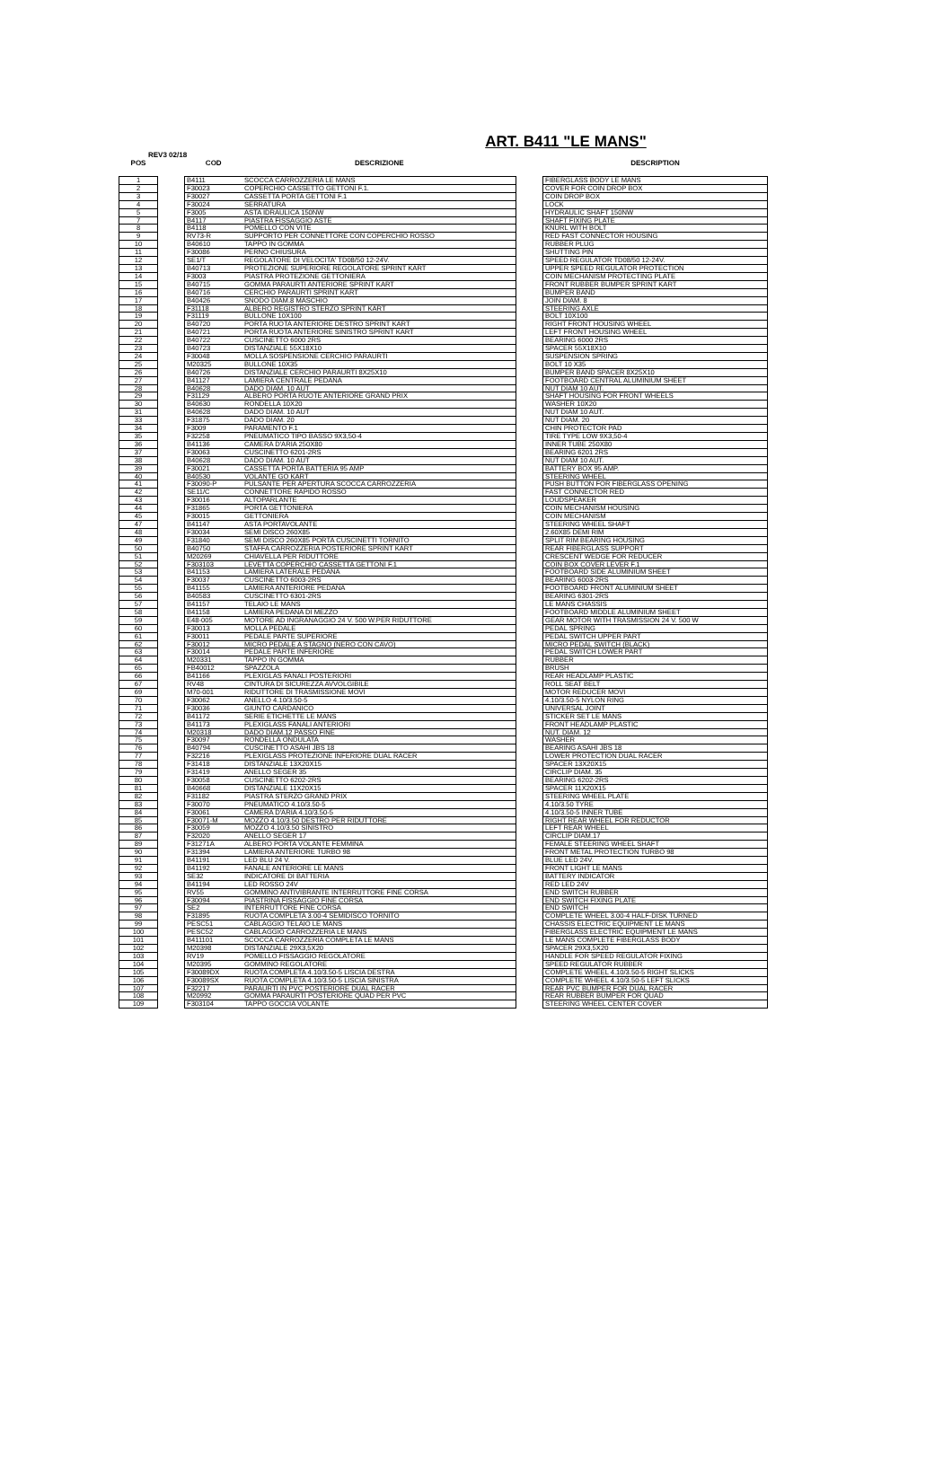ART. B411 "LE MANS"
REV3 02/18
| POS | | COD | DESCRIZIONE | | DESCRIPTION |
| --- | --- | --- | --- | --- | --- |
| 1 | | B4111 | SCOCCA CARROZZERIA LE MANS | | FIBERGLASS BODY LE MANS |
| 2 | | F30023 | COPERCHIO CASSETTO GETTONI F.1. | | COVER FOR COIN DROP BOX |
| 3 | | F30027 | CASSETTA PORTA GETTONI F.1 | | COIN DROP BOX |
| 4 | | F30024 | SERRATURA | | LOCK |
| 5 | | F3005 | ASTA IDRAULICA 150NW | | HYDRAULIC SHAFT 150NW |
| 7 | | B4117 | PIASTRA FISSAGGIO ASTE | | SHAFT FIXING PLATE |
| 8 | | B4118 | POMELLO CON VITE | | KNURL WITH BOLT |
| 9 | | RV73-R | SUPPORTO PER CONNETTORE CON COPERCHIO ROSSO | | RED FAST CONNECTOR HOUSING |
| 10 | | B40610 | TAPPO IN GOMMA | | RUBBER PLUG |
| 11 | | F30086 | PERNO CHIUSURA | | SHUTTING PIN |
| 12 | | SE1/T | REGOLATORE DI VELOCITA' TD08/50 12-24V. | | SPEED REGULATOR TD08/50 12-24V. |
| 13 | | B40713 | PROTEZIONE SUPERIORE REGOLATORE SPRINT KART | | UPPER SPEED REGULATOR PROTECTION |
| 14 | | F3003 | PIASTRA PROTEZIONE GETTONIERA | | COIN MECHANISM PROTECTING PLATE |
| 15 | | B40715 | GOMMA PARAURTI ANTERIORE SPRINT KART | | FRONT RUBBER BUMPER SPRINT KART |
| 16 | | B40716 | CERCHIO PARAURTI SPRINT KART | | BUMPER BAND |
| 17 | | B40426 | SNODO DIAM.8 MASCHIO | | JOIN DIAM. 8 |
| 18 | | F31118 | ALBERO REGISTRO STERZO SPRINT KART | | STEERING AXLE |
| 19 | | F31119 | BULLONE 10X100 | | BOLT 10X100 |
| 20 | | B40720 | PORTA RUOTA ANTERIORE DESTRO SPRINT KART | | RIGHT FRONT HOUSING WHEEL |
| 21 | | B40721 | PORTA RUOTA ANTERIORE SINISTRO SPRINT KART | | LEFT FRONT HOUSING WHEEL |
| 22 | | B40722 | CUSCINETTO 6000 2RS | | BEARING 6000 2RS |
| 23 | | B40723 | DISTANZIALE 55X18X10 | | SPACER 55X18X10 |
| 24 | | F30048 | MOLLA SOSPENSIONE CERCHIO PARAURTI | | SUSPENSION SPRING |
| 25 | | M20325 | BULLONE 10X35 | | BOLT 10 X35 |
| 26 | | B40726 | DISTANZIALE CERCHIO PARAURTI 8X25X10 | | BUMPER BAND SPACER 8X25X10 |
| 27 | | B41127 | LAMIERA CENTRALE PEDANA | | FOOTBOARD CENTRAL ALUMINIUM SHEET |
| 28 | | B40628 | DADO DIAM. 10 AUT | | NUT DIAM 10 AUT. |
| 29 | | F31129 | ALBERO PORTA RUOTE ANTERIORE GRAND PRIX | | SHAFT HOUSING FOR FRONT WHEELS |
| 30 | | B40630 | RONDELLA 10X20 | | WASHER 10X20 |
| 31 | | B40628 | DADO DIAM. 10 AUT | | NUT DIAM 10 AUT. |
| 33 | | F31875 | DADO DIAM. 20 | | NUT DIAM. 20 |
| 34 | | F3009 | PARAMENTO F.1 | | CHIN PROTECTOR PAD |
| 35 | | F32258 | PNEUMATICO TIPO BASSO 9X3,50-4 | | TIRE TYPE LOW 9X3,50-4 |
| 36 | | B41136 | CAMERA D'ARIA 250X80 | | INNER TUBE 250X80 |
| 37 | | F30063 | CUSCINETTO 6201-2RS | | BEARING 6201 2RS |
| 38 | | B40628 | DADO DIAM. 10 AUT | | NUT DIAM 10 AUT. |
| 39 | | F30021 | CASSETTA PORTA BATTERIA 95 AMP | | BATTERY BOX 95 AMP. |
| 40 | | B40530 | VOLANTE GO KART | | STEERING WHEEL |
| 41 | | F30090-P | PULSANTE PER APERTURA SCOCCA CARROZZERIA | | PUSH BUTTON FOR FIBERGLASS OPENING |
| 42 | | SE11/C | CONNETTORE RAPIDO ROSSO | | FAST CONNECTOR RED |
| 43 | | F30016 | ALTOPARLANTE | | LOUDSPEAKER |
| 44 | | F31865 | PORTA GETTONIERA | | COIN MECHANISM HOUSING |
| 45 | | F30015 | GETTONIERA | | COIN MECHANISM |
| 47 | | B41147 | ASTA PORTAVOLANTE | | STEERING WHEEL SHAFT |
| 48 | | F30034 | SEMI DISCO 260X85 | | 2.60X85 DEMI RIM |
| 49 | | F31840 | SEMI DISCO 260X85 PORTA CUSCINETTI TORNITO | | SPLIT RIM BEARING HOUSING |
| 50 | | B40750 | STAFFA CARROZZERIA POSTERIORE SPRINT KART | | REAR FIBERGLASS SUPPORT |
| 51 | | M20269 | CHIAVELLA PER RIDUTTORE | | CRESCENT WEDGE FOR REDUCER |
| 52 | | F303103 | LEVETTA COPERCHIO CASSETTA GETTONI F.1 | | COIN BOX COVER LEVER F.1 |
| 53 | | B41153 | LAMIERA LATERALE PEDANA | | FOOTBOARD SIDE ALUMINIUM SHEET |
| 54 | | F30037 | CUSCINETTO 6003-2RS | | BEARING 6003-2RS |
| 55 | | B41155 | LAMIERA ANTERIORE PEDANA | | FOOTBOARD FRONT ALUMINIUM SHEET |
| 56 | | B40583 | CUSCINETTO 6301-2RS | | BEARING 6301-2RS |
| 57 | | B41157 | TELAIO LE MANS | | LE MANS CHASSIS |
| 58 | | B41158 | LAMIERA PEDANA DI MEZZO | | FOOTBOARD MIDDLE ALUMINIUM SHEET |
| 59 | | E48-005 | MOTORE AD INGRANAGGIO 24 V. 500 W.PER RIDUTTORE | | GEAR MOTOR WITH TRASMISSION 24 V. 500 W |
| 60 | | F30013 | MOLLA PEDALE | | PEDAL SPRING |
| 61 | | F30011 | PEDALE PARTE SUPERIORE | | PEDAL SWITCH UPPER PART |
| 62 | | F30012 | MICRO PEDALE A STAGNO (NERO CON CAVO) | | MICRO PEDAL SWITCH (BLACK) |
| 63 | | F30014 | PEDALE PARTE INFERIORE | | PEDAL SWITCH LOWER PART |
| 64 | | M20331 | TAPPO IN GOMMA | | RUBBER |
| 65 | | FB40012 | SPAZZOLA | | BRUSH |
| 66 | | B41166 | PLEXIGLAS FANALI POSTERIORI | | REAR HEADLAMP PLASTIC |
| 67 | | RV48 | CINTURA DI SICUREZZA AVVOLGIBILE | | ROLL SEAT BELT |
| 69 | | M70-001 | RIDUTTORE DI TRASMISSIONE MOVI | | MOTOR REDUCER MOVI |
| 70 | | F30062 | ANELLO 4.10/3.50-5 | | 4.10/3.50-5 NYLON RING |
| 71 | | F30036 | GIUNTO CARDANICO | | UNIVERSAL JOINT |
| 72 | | B41172 | SERIE ETICHETTE LE MANS | | STICKER SET LE MANS |
| 73 | | B41173 | PLEXIGLASS FANALI ANTERIORI | | FRONT HEADLAMP PLASTIC |
| 74 | | M20318 | DADO DIAM.12 PASSO FINE | | NUT. DIAM. 12 |
| 75 | | F30097 | RONDELLA ONDULATA | | WASHER |
| 76 | | B40794 | CUSCINETTO ASAHI JBS 18 | | BEARING ASAHI JBS 18 |
| 77 | | F32216 | PLEXIGLASS PROTEZIONE INFERIORE DUAL RACER | | LOWER PROTECTION DUAL RACER |
| 78 | | F31418 | DISTANZIALE 13X20X15 | | SPACER 13X20X15 |
| 79 | | F31419 | ANELLO SEGER 35 | | CIRCLIP DIAM. 35 |
| 80 | | F30058 | CUSCINETTO 6202-2RS | | BEARING 6202-2RS |
| 81 | | B40668 | DISTANZIALE 11X20X15 | | SPACER 11X20X15 |
| 82 | | F31182 | PIASTRA STERZO GRAND PRIX | | STEERING WHEEL PLATE |
| 83 | | F30070 | PNEUMATICO 4.10/3.50-5 | | 4.10/3.50 TYRE |
| 84 | | F30061 | CAMERA D'ARIA 4.10/3.50-5 | | 4.10/3.50-5 INNER TUBE |
| 85 | | F30071-M | MOZZO 4.10/3.50 DESTRO PER RIDUTTORE | | RIGHT REAR WHEEL FOR REDUCTOR |
| 86 | | F30059 | MOZZO 4.10/3.50 SINISTRO | | LEFT REAR WHEEL |
| 87 | | F32020 | ANELLO SEGER 17 | | CIRCLIP DIAM.17 |
| 89 | | F31271A | ALBERO PORTA VOLANTE FEMMINA | | FEMALE STEERING WHEEL SHAFT |
| 90 | | F31394 | LAMIERA ANTERIORE TURBO 98 | | FRONT METAL PROTECTION TURBO 98 |
| 91 | | B41191 | LED BLU 24 V. | | BLUE LED 24V. |
| 92 | | B41192 | FANALE ANTERIORE LE MANS | | FRONT LIGHT LE MANS |
| 93 | | SE32 | INDICATORE DI BATTERIA | | BATTERY INDICATOR |
| 94 | | B41194 | LED ROSSO 24V | | RED LED 24V |
| 95 | | RV55 | GOMMINO ANTIVIBRANTE INTERRUTTORE FINE CORSA | | END SWITCH RUBBER |
| 96 | | F30094 | PIASTRINA FISSAGGIO FINE CORSA | | END SWITCH FIXING PLATE |
| 97 | | SE2 | INTERRUTTORE FINE CORSA | | END SWITCH |
| 98 | | F31895 | RUOTA COMPLETA 3.00-4 SEMIDISCO TORNITO | | COMPLETE WHEEL 3.00-4 HALF-DISK TURNED |
| 99 | | PESC51 | CABLAGGIO TELAIO LE MANS | | CHASSIS ELECTRIC EQUIPMENT LE MANS |
| 100 | | PESC52 | CABLAGGIO CARROZZERIA LE MANS | | FIBERGLASS ELECTRIC EQUIPMENT LE MANS |
| 101 | | B411101 | SCOCCA CARROZZERIA COMPLETA LE MANS | | LE MANS COMPLETE FIBERGLASS BODY |
| 102 | | M20398 | DISTANZIALE 29X3,5X20 | | SPACER 29X3,5X20 |
| 103 | | RV19 | POMELLO FISSAGGIO REGOLATORE | | HANDLE FOR SPEED REGULATOR FIXING |
| 104 | | M20395 | GOMMINO REGOLATORE | | SPEED REGULATOR RUBBER |
| 105 | | F30089DX | RUOTA COMPLETA 4.10/3.50-5 LISCIA DESTRA | | COMPLETE WHEEL 4.10/3.50-5 RIGHT SLICKS |
| 106 | | F30089SX | RUOTA COMPLETA 4.10/3.50-5 LISCIA SINISTRA | | COMPLETE WHEEL 4.10/3.50-5 LEFT SLICKS |
| 107 | | F32217 | PARAURTI IN PVC POSTERIORE DUAL RACER | | REAR PVC BUMPER FOR DUAL RACER |
| 108 | | M20992 | GOMMA PARAURTI POSTERIORE QUAD PER PVC | | REAR RUBBER BUMPER FOR QUAD |
| 109 | | F303104 | TAPPO GOCCIA VOLANTE | | STEERING WHEEL CENTER COVER |